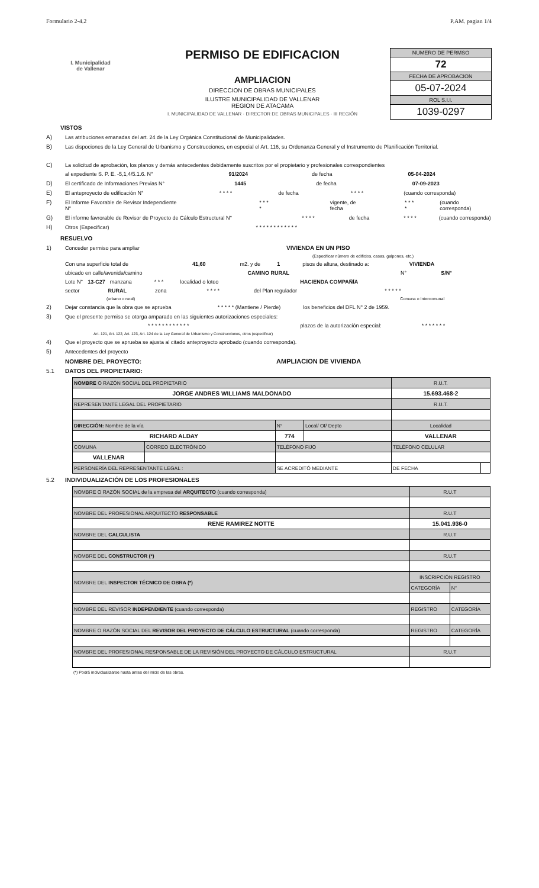Formulario 2-4.2 P.AM. pagian 1/4
I. Municipalidad
de Vallenar
PERMISO DE EDIFICACION
AMPLIACION
DIRECCION DE OBRAS MUNICIPALES
ILUSTRE MUNICIPALIDAD DE VALLENAR
REGION DE ATACAMA
I. MUNICIPALIDAD DE VALLENAR · DIRECTOR DE OBRAS MUNICIPALES · III REGIÓN
NUMERO DE PERMSO
72
FECHA DE APROBACION
05-07-2024
ROL S.I.I.
1039-0297
VISTOS
A) Las atribuciones emanadas del art. 24 de la Ley Orgánica Constitucional de Municipalidades.
B) Las dispociones de la Ley General de Urbanismo y Construcciones, en especial el Art. 116, su Ordenanza General y el Instrumento de Planificación Territorial.
C) La solicitud de aprobación, los planos y demás antecedentes debidamente suscritos por el propietario y profesionales correspondientes
al expediente S. P. E. -5,1,4/5.1.6. N° 91/2024 de fecha 05-04-2024
D) El certificado de Informaciones Previas N° 1445 de fecha 07-09-2023
E) El anteproyecto de edificación N° * * * * de fecha * * * * (cuando corresponda)
F) El Informe Favorable de Revisor Independiente N° * * * * vigente, de fecha * * * * (cuando corresponda)
G) El informe favrorable de Revisor de Proyecto de Cálculo Estructural N° * * * * de fecha * * * * (cuando corresponda)
H) Otros (Especificar) * * * * * * * * * * * *
RESUELVO
1) Conceder permiso para ampliar VIVIENDA EN UN PISO
(Especificar número de edificios, casas, galpones, etc.)
Con una superficie total de 41,60 m2. y de 1 pisos de altura, destinado a: VIVIENDA
ubicado en calle/avenida/camino CAMINO RURAL N° S/N°
Lote N° 13-C27 manzana * * * localidad o loteo HACIENDA COMPAÑÍA
sector RURAL zona * * * * del Plan regulador * * * * *
(urbano o rural) Comuna o Intercomunal
2) Dejar constancia que la obra que se aprueba * * * * * (Mantiene / Pierde) los beneficios del DFL N° 2 de 1959.
3) Que el presente permiso se otorga amparado en las siguientes autorizaciones especiales:
* * * * * * * * * * * * plazos de la autorización especial: * * * * * * *
Art. 121, Art. 122, Art. 123, Art. 124 de la Ley General de Urbanismo y Construcciones, otros (especificar)
4) Que el proyecto que se aprueba se ajusta al citado anteproyecto aprobado (cuando corresponda).
5) Antecedentes del proyecto
NOMBRE DEL PROYECTO: AMPLIACION DE VIVIENDA
5.1 DATOS DEL PROPIETARIO:
| NOMBRE O RAZÓN SOCIAL DEL PROPIETARIO | | | | R.U.T. | |
| --- | --- | --- | --- | --- | --- |
| JORGE ANDRES WILLIAMS MALDONADO | | | | 15.693.468-2 | |
| REPRESENTANTE LEGAL DEL PROPIETARIO | | | | R.U.T. | |
| DIRECCIÓN: Nombre de la vía | | N° | Local/ Of/ Depto | Localidad | |
| RICHARD ALDAY | | 774 | | VALLENAR | |
| COMUNA | CORREO ELECTRÓNICO | TELÉFONO FIJO | | TELÉFONO CELULAR | |
| VALLENAR | | | | | |
| PERSONERÍA DEL REPRESENTANTE LEGAL : | | SE ACREDITÓ MEDIANTE | | DE FECHA | |
5.2 INDIVIDUALIZACIÓN DE LOS PROFESIONALES
| NOMBRE O RAZÓN SOCIAL de la empresa del ARQUITECTO (cuando corresponda) | R.U.T | |
| --- | --- | --- |
| NOMBRE DEL PROFESIONAL ARQUITECTO RESPONSABLE | R.U.T | |
| RENE RAMIREZ NOTTE | 15.041.936-0 | |
| NOMBRE DEL CALCULISTA | R.U.T | |
| NOMBRE DEL CONSTRUCTOR (*) | R.U.T | |
| NOMBRE DEL INSPECTOR TÉCNICO DE OBRA (*) | INSCRIPCIÓN REGISTRO | |
| | CATEGORÍA | N° |
| NOMBRE DEL REVISOR INDEPENDIENTE (cuando corresponda) | REGISTRO | CATEGORÍA |
| NOMBRE O RAZÓN SOCIAL DEL REVISOR DEL PROYECTO DE CÁLCULO ESTRUCTURAL (cuando corresponda) | REGISTRO | CATEGORÍA |
| NOMBRE DEL PROFESIONAL RESPONSABLE DE LA REVISIÓN DEL PROYECTO DE CÁLCULO ESTRUCTURAL | R.U.T | |
(*) Podrá individualizarse hasta antes del inicio de las obras.